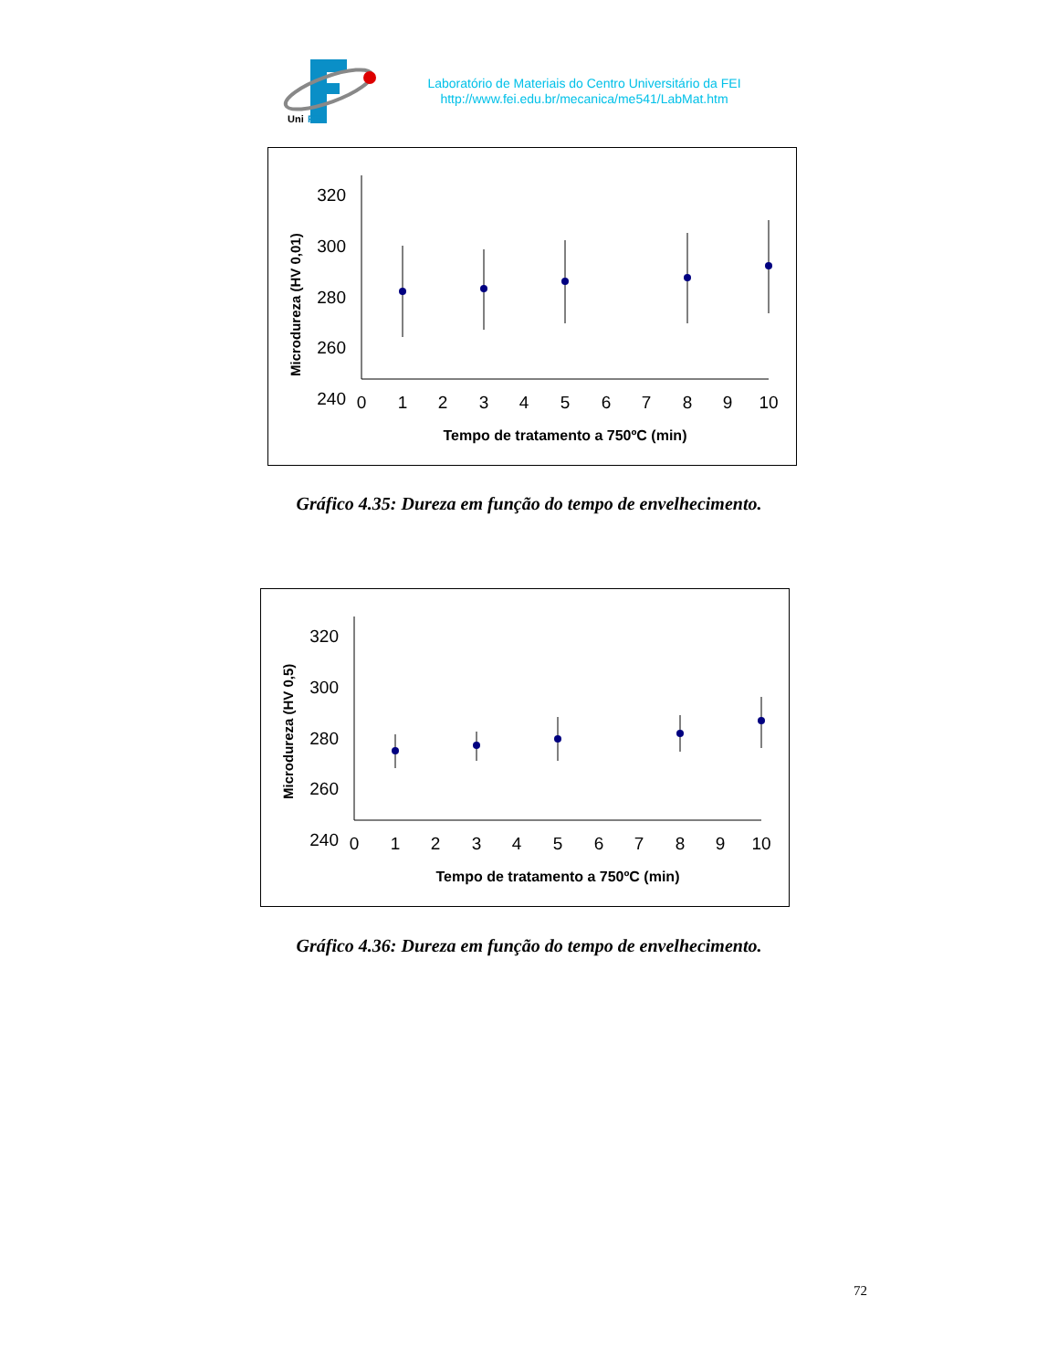Uni
FEI
Laboratório de Materiais do Centro Universitário da FEI
http://www.fei.edu.br/mecanica/me541/LabMat.htm
Microdureza (HV 0,01)
320
300
280
260
240
0
1
2
3
4
5
6
7
8
9
10
Tempo de tratamento a 750ºC (min)
Gráfico 4.35: Dureza em função do tempo de envelhecimento.
Microdureza (HV 0,5)
320
300
280
260
240
0
1
2
3
4
5
6
7
8
9
10
Tempo de tratamento a 750ºC (min)
Gráfico 4.36: Dureza em função do tempo de envelhecimento.
72